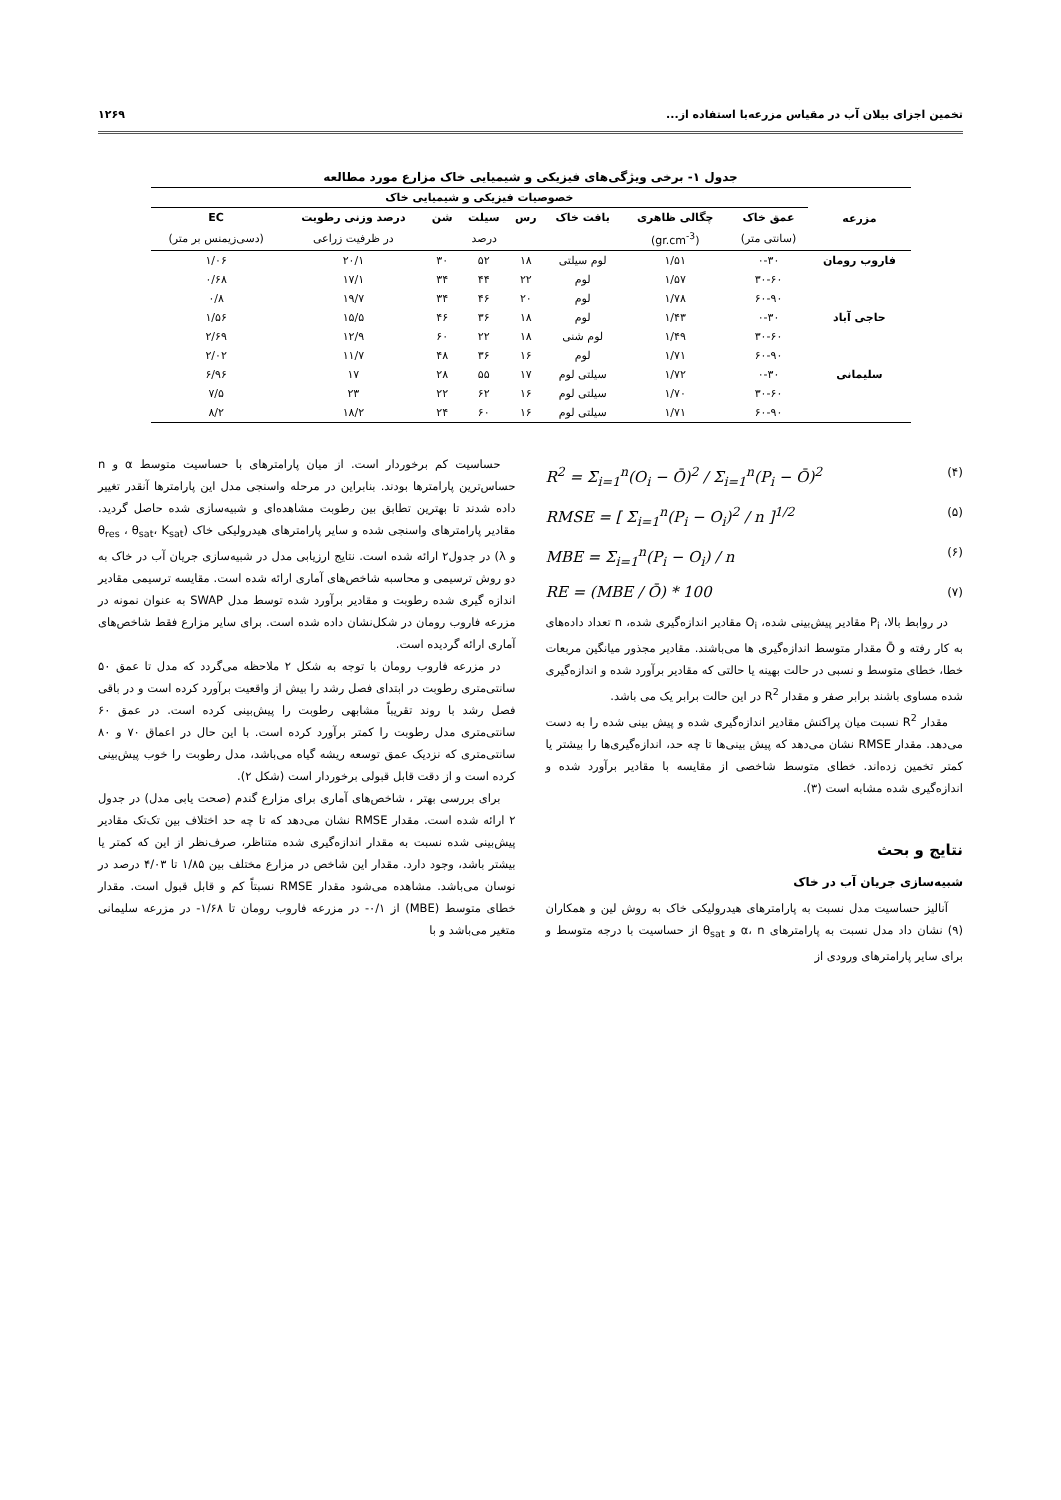تخمین اجزای بیلان آب در مقیاس مزرعه‌با استفاده از... ۱۲۶۹
جدول ۱- برخی ویژگی‌های فیزیکی و شیمیایی خاک مزارع مورد مطالعه
| مزرعه | خصوصیات فیزیکی و شیمیایی خاک | | | | | | | |
| --- | --- | --- | --- | --- | --- | --- | --- | --- |
| | عمق خاک | چگالی ظاهری | بافت خاک | رس | سیلت | شن | درصد وزنی رطوبت | EC |
| | (سانتی متر) | (gr.cm<sup>-3</sup>) | | درصد | | | در ظرفیت زراعی | (دسی‌زیمنس بر متر) |
| فاروب رومان | ۰-۳۰ | ۱/۵۱ | لوم سیلتی | ۱۸ | ۵۲ | ۳۰ | ۲۰/۱ | ۱/۰۶ |
| | ۳۰-۶۰ | ۱/۵۷ | لوم | ۲۲ | ۴۴ | ۳۴ | ۱۷/۱ | ۰/۶۸ |
| | ۶۰-۹۰ | ۱/۷۸ | لوم | ۲۰ | ۴۶ | ۳۴ | ۱۹/۷ | ۰/۸ |
| حاجی آباد | ۰-۳۰ | ۱/۴۳ | لوم | ۱۸ | ۳۶ | ۴۶ | ۱۵/۵ | ۱/۵۶ |
| | ۳۰-۶۰ | ۱/۴۹ | لوم شنی | ۱۸ | ۲۲ | ۶۰ | ۱۲/۹ | ۲/۶۹ |
| | ۶۰-۹۰ | ۱/۷۱ | لوم | ۱۶ | ۳۶ | ۴۸ | ۱۱/۷ | ۲/۰۲ |
| سلیمانی | ۰-۳۰ | ۱/۷۲ | سیلتی لوم | ۱۷ | ۵۵ | ۲۸ | ۱۷ | ۶/۹۶ |
| | ۳۰-۶۰ | ۱/۷۰ | سیلتی لوم | ۱۶ | ۶۲ | ۲۲ | ۲۳ | ۷/۵ |
| | ۶۰-۹۰ | ۱/۷۱ | سیلتی لوم | ۱۶ | ۶۰ | ۲۴ | ۱۸/۲ | ۸/۲ |
R<sup>2</sup> = Σ<sub>i=1</sub><sup>n</sup>(O<sub>i</sub> − Ō)<sup>2</sup> / Σ<sub>i=1</sub><sup>n</sup>(P<sub>i</sub> − Ō)<sup>2</sup> (۴)
RMSE = [ Σ<sub>i=1</sub><sup>n</sup>(P<sub>i</sub> − O<sub>i</sub>)<sup>2</sup> / n ]<sup>1/2</sup> (۵)
MBE = Σ<sub>i=1</sub><sup>n</sup>(P<sub>i</sub> − O<sub>i</sub>) / n (۶)
RE = (MBE / Ō) * 100 (۷)
در روابط بالا، P<sub>i</sub> مقادیر پیش‌بینی شده، O<sub>i</sub> مقادیر اندازه‌گیری شده، n تعداد داده‌های به کار رفته و Ō مقدار متوسط اندازه‌گیری ها می‌باشند. مقادیر مجذور میانگین مربعات خطا، خطای متوسط و نسبی در حالت بهینه یا حالتی که مقادیر برآورد شده و اندازه‌گیری شده مساوی باشند برابر صفر و مقدار R<sup>2</sup> در این حالت برابر یک می باشد.
مقدار R<sup>2</sup> نسبت میان پراکنش مقادیر اندازه‌گیری شده و پیش بینی شده را به دست می‌دهد. مقدار RMSE نشان می‌دهد که پیش بینی‌ها تا چه حد، اندازه‌گیری‌ها را بیشتر یا کمتر تخمین زده‌اند. خطای متوسط شاخصی از مقایسه با مقادیر برآورد شده و اندازه‌گیری شده مشابه است (۳).
نتایج و بحث
شبیه‌سازی جریان آب در خاک
آنالیز حساسیت مدل نسبت به پارامترهای هیدرولیکی خاک به روش لین و همکاران (۹) نشان داد مدل نسبت به پارامترهای α، n و θ<sub>sat</sub> از حساسیت با درجه متوسط و برای سایر پارامترهای ورودی از
حساسیت کم برخوردار است. از میان پارامترهای با حساسیت متوسط α و n حساس‌ترین پارامترها بودند. بنابراین در مرحله واسنجی مدل این پارامترها آنقدر تغییر داده شدند تا بهترین تطابق بین رطوبت مشاهده‌ای و شبیه‌سازی شده حاصل گردید. مقادیر پارامترهای واسنجی شده و سایر پارامترهای هیدرولیکی خاک (θ<sub>res</sub> ، θ<sub>sat</sub>، K<sub>sat</sub> و λ) در جدول۲ ارائه شده است. نتایج ارزیابی مدل در شبیه‌سازی جریان آب در خاک به دو روش ترسیمی و محاسبه شاخص‌های آماری ارائه شده است. مقایسه ترسیمی مقادیر اندازه گیری شده رطوبت و مقادیر برآورد شده توسط مدل SWAP به عنوان نمونه در مزرعه فاروب رومان در شکل‌نشان داده شده است. برای سایر مزارع فقط شاخص‌های آماری ارائه گردیده است.
در مزرعه فاروب رومان با توجه به شکل ۲ ملاحظه می‌گردد که مدل تا عمق ۵۰ سانتی‌متری رطوبت در ابتدای فصل رشد را بیش از واقعیت برآورد کرده است و در باقی فصل رشد با روند تقریباً مشابهی رطوبت را پیش‌بینی کرده است. در عمق ۶۰ سانتی‌متری مدل رطوبت را کمتر برآورد کرده است. با این حال در اعماق ۷۰ و ۸۰ سانتی‌متری که نزدیک عمق توسعه ریشه گیاه می‌باشد، مدل رطوبت را خوب پیش‌بینی کرده است و از دقت قابل قبولی برخوردار است (شکل ۲).
برای بررسی بهتر ، شاخص‌های آماری برای مزارع گندم (صحت یابی مدل) در جدول ۲ ارائه شده است. مقدار RMSE نشان می‌دهد که تا چه حد اختلاف بین تک‌تک مقادیر پیش‌بینی شده نسبت به مقدار اندازه‌گیری شده متناظر، صرف‌نظر از این که کمتر یا بیشتر باشد، وجود دارد. مقدار این شاخص در مزارع مختلف بین ۱/۸۵ تا ۴/۰۳ درصد در نوسان می‌باشد. مشاهده می‌شود مقدار RMSE نسبتاً کم و قابل قبول است. مقدار خطای متوسط (MBE) از ۰/۱- در مزرعه فاروب رومان تا ۱/۶۸- در مزرعه سلیمانی متغیر می‌باشد و با